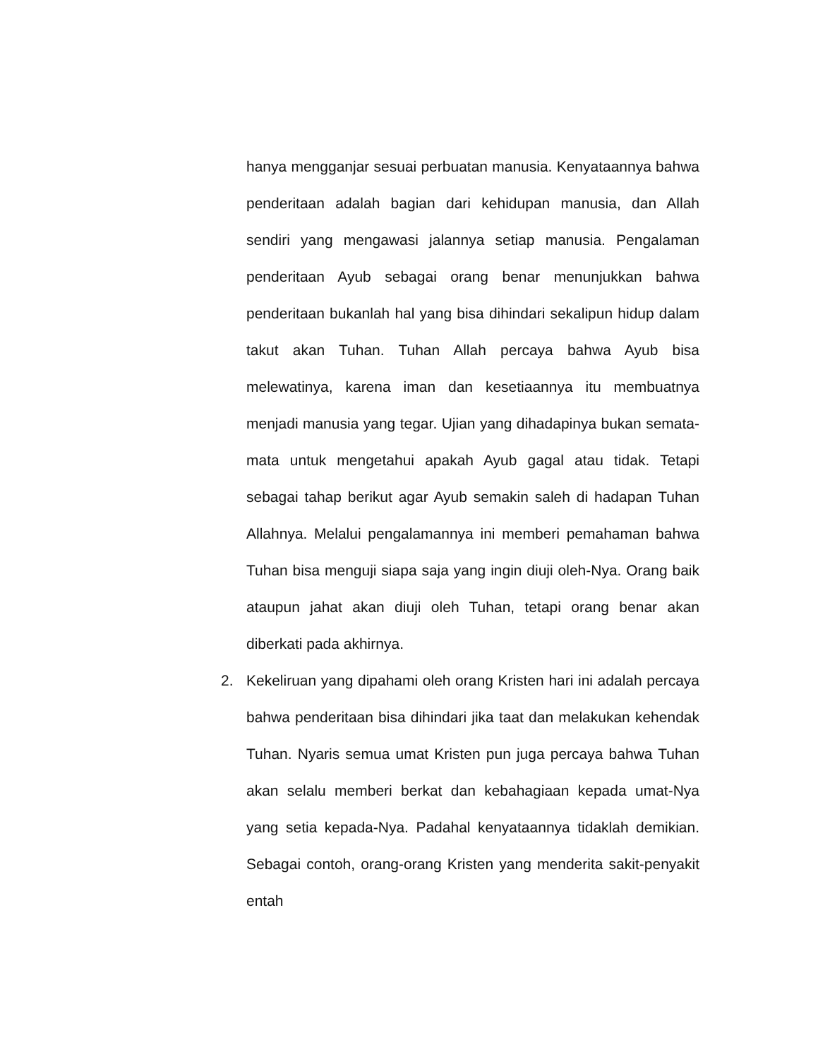hanya mengganjar sesuai perbuatan manusia. Kenyataannya bahwa penderitaan adalah bagian dari kehidupan manusia, dan Allah sendiri yang mengawasi jalannya setiap manusia. Pengalaman penderitaan Ayub sebagai orang benar menunjukkan bahwa penderitaan bukanlah hal yang bisa dihindari sekalipun hidup dalam takut akan Tuhan. Tuhan Allah percaya bahwa Ayub bisa melewatinya, karena iman dan kesetiaannya itu membuatnya menjadi manusia yang tegar. Ujian yang dihadapinya bukan semata-mata untuk mengetahui apakah Ayub gagal atau tidak. Tetapi sebagai tahap berikut agar Ayub semakin saleh di hadapan Tuhan Allahnya. Melalui pengalamannya ini memberi pemahaman bahwa Tuhan bisa menguji siapa saja yang ingin diuji oleh-Nya. Orang baik ataupun jahat akan diuji oleh Tuhan, tetapi orang benar akan diberkati pada akhirnya.
2. Kekeliruan yang dipahami oleh orang Kristen hari ini adalah percaya bahwa penderitaan bisa dihindari jika taat dan melakukan kehendak Tuhan. Nyaris semua umat Kristen pun juga percaya bahwa Tuhan akan selalu memberi berkat dan kebahagiaan kepada umat-Nya yang setia kepada-Nya. Padahal kenyataannya tidaklah demikian. Sebagai contoh, orang-orang Kristen yang menderita sakit-penyakit entah